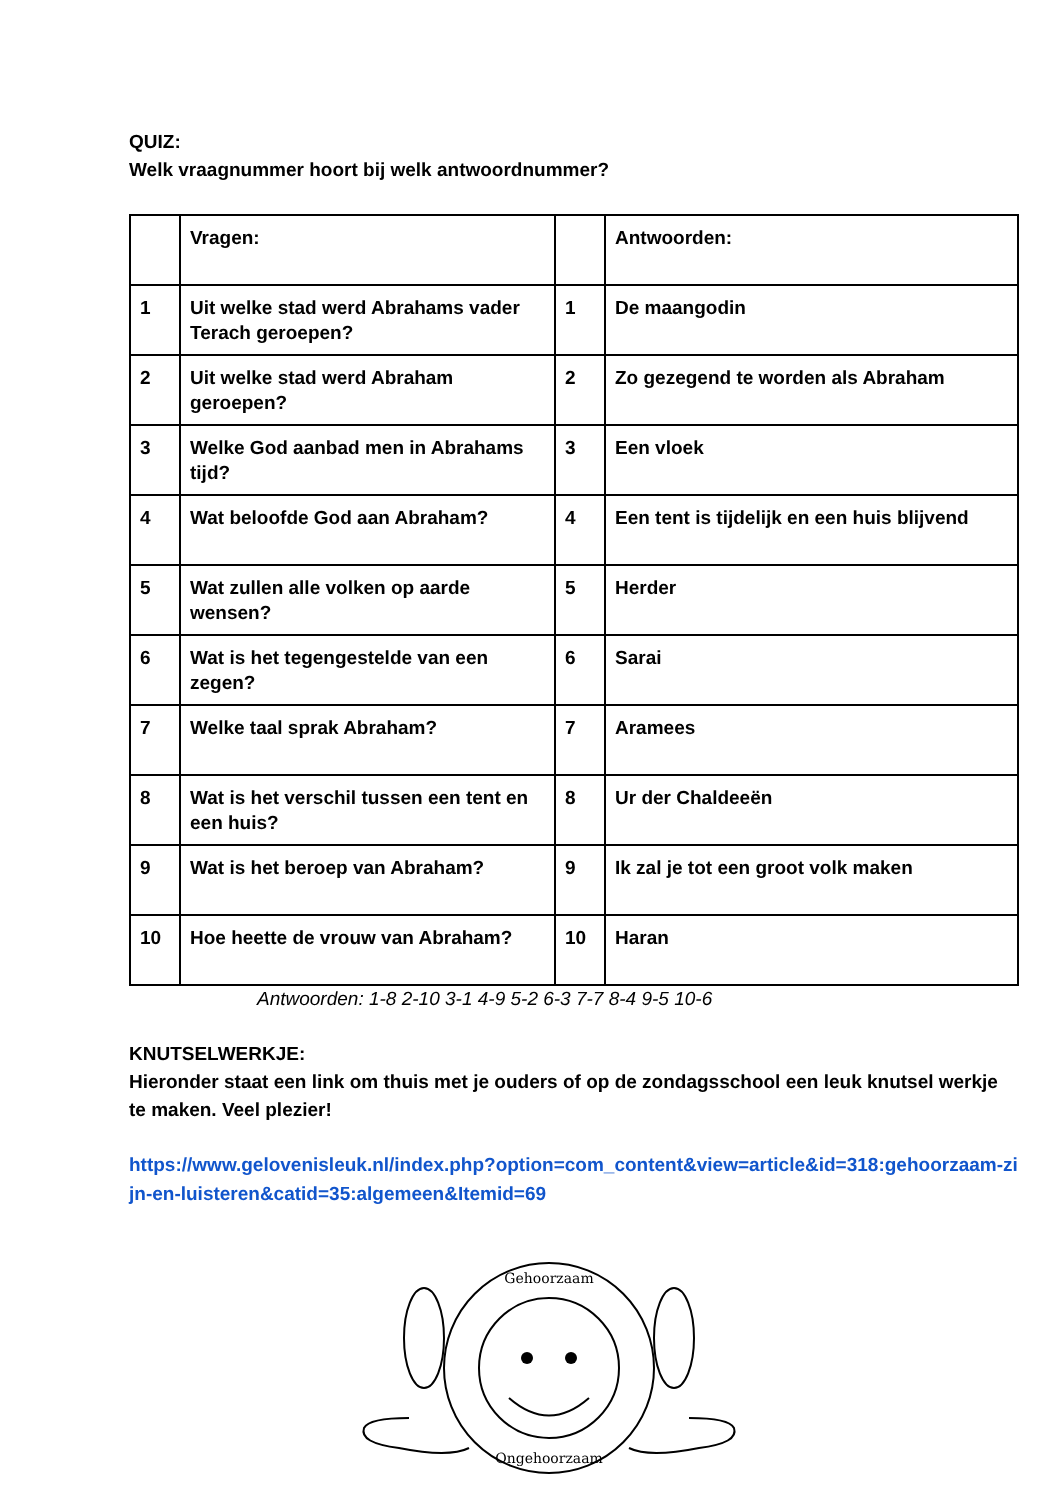QUIZ:
Welk vraagnummer hoort bij welk antwoordnummer?
| | Vragen: | | Antwoorden: |
| 1 | Uit welke stad werd Abrahams vader Terach geroepen? | 1 | De maangodin |
| 2 | Uit welke stad werd Abraham geroepen? | 2 | Zo gezegend te worden als Abraham |
| 3 | Welke God aanbad men in Abrahams tijd? | 3 | Een vloek |
| 4 | Wat beloofde God aan Abraham? | 4 | Een tent is tijdelijk en een huis blijvend |
| 5 | Wat zullen alle volken op aarde wensen? | 5 | Herder |
| 6 | Wat is het tegengestelde van een zegen? | 6 | Sarai |
| 7 | Welke taal sprak Abraham? | 7 | Aramees |
| 8 | Wat is het verschil tussen een tent en een huis? | 8 | Ur der Chaldeeën |
| 9 | Wat is het beroep van Abraham? | 9 | Ik zal je tot een groot volk maken |
| 10 | Hoe heette de vrouw van Abraham? | 10 | Haran |
Antwoorden: 1-8 2-10 3-1 4-9 5-2 6-3 7-7 8-4 9-5 10-6
KNUTSELWERKJE:
Hieronder staat een link om thuis met je ouders of op de zondagsschool een leuk knutsel werkje te maken. Veel plezier!
https://www.gelovenisleuk.nl/index.php?option=com_content&view=article&id=318:gehoorzaam-zijn-en-luisteren&catid=35:algemeen&Itemid=69
Gehoorzaam
Ongehoorzaam